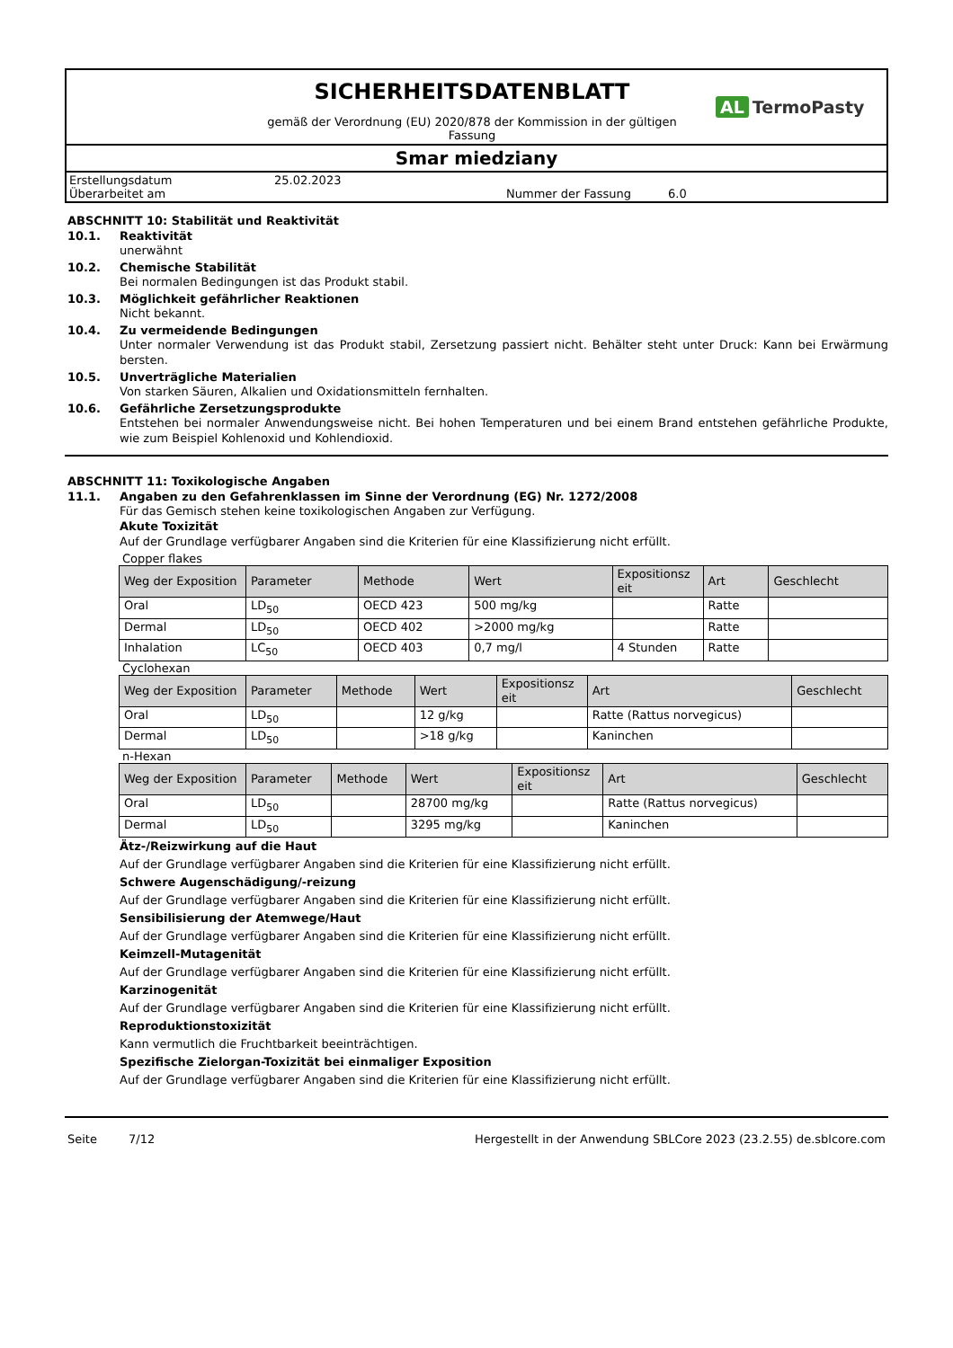SICHERHEITSDATENBLATT
gemäß der Verordnung (EU) 2020/878 der Kommission in der gültigen
Fassung
AL TermoPasty
Smar miedziany
Erstellungsdatum 25.02.2023
Überarbeitet am Nummer der Fassung 6.0
ABSCHNITT 10: Stabilität und Reaktivität
10.1. Reaktivität
unerwähnt
10.2. Chemische Stabilität
Bei normalen Bedingungen ist das Produkt stabil.
10.3. Möglichkeit gefährlicher Reaktionen
Nicht bekannt.
10.4. Zu vermeidende Bedingungen
Unter normaler Verwendung ist das Produkt stabil, Zersetzung passiert nicht. Behälter steht unter Druck: Kann bei Erwärmung bersten.
10.5. Unverträgliche Materialien
Von starken Säuren, Alkalien und Oxidationsmitteln fernhalten.
10.6. Gefährliche Zersetzungsprodukte
Entstehen bei normaler Anwendungsweise nicht. Bei hohen Temperaturen und bei einem Brand entstehen gefährliche Produkte, wie zum Beispiel Kohlenoxid und Kohlendioxid.
ABSCHNITT 11: Toxikologische Angaben
11.1. Angaben zu den Gefahrenklassen im Sinne der Verordnung (EG) Nr. 1272/2008
Für das Gemisch stehen keine toxikologischen Angaben zur Verfügung.
Akute Toxizität
Auf der Grundlage verfügbarer Angaben sind die Kriterien für eine Klassifizierung nicht erfüllt.
Copper flakes
| Weg der Exposition | Parameter | Methode | Wert | Expositionsz eit | Art | Geschlecht |
| --- | --- | --- | --- | --- | --- | --- |
| Oral | LD<sub>50</sub> | OECD 423 | 500 mg/kg | | Ratte | |
| Dermal | LD<sub>50</sub> | OECD 402 | >2000 mg/kg | | Ratte | |
| Inhalation | LC<sub>50</sub> | OECD 403 | 0,7 mg/l | 4 Stunden | Ratte | |
Cyclohexan
| Weg der Exposition | Parameter | Methode | Wert | Expositionsz eit | Art | Geschlecht |
| --- | --- | --- | --- | --- | --- | --- |
| Oral | LD<sub>50</sub> | | 12 g/kg | | Ratte (Rattus norvegicus) | |
| Dermal | LD<sub>50</sub> | | >18 g/kg | | Kaninchen | |
n-Hexan
| Weg der Exposition | Parameter | Methode | Wert | Expositionsz eit | Art | Geschlecht |
| --- | --- | --- | --- | --- | --- | --- |
| Oral | LD<sub>50</sub> | | 28700 mg/kg | | Ratte (Rattus norvegicus) | |
| Dermal | LD<sub>50</sub> | | 3295 mg/kg | | Kaninchen | |
Ätz-/Reizwirkung auf die Haut
Auf der Grundlage verfügbarer Angaben sind die Kriterien für eine Klassifizierung nicht erfüllt.
Schwere Augenschädigung/-reizung
Auf der Grundlage verfügbarer Angaben sind die Kriterien für eine Klassifizierung nicht erfüllt.
Sensibilisierung der Atemwege/Haut
Auf der Grundlage verfügbarer Angaben sind die Kriterien für eine Klassifizierung nicht erfüllt.
Keimzell-Mutagenität
Auf der Grundlage verfügbarer Angaben sind die Kriterien für eine Klassifizierung nicht erfüllt.
Karzinogenität
Auf der Grundlage verfügbarer Angaben sind die Kriterien für eine Klassifizierung nicht erfüllt.
Reproduktionstoxizität
Kann vermutlich die Fruchtbarkeit beeinträchtigen.
Spezifische Zielorgan-Toxizität bei einmaliger Exposition
Auf der Grundlage verfügbarer Angaben sind die Kriterien für eine Klassifizierung nicht erfüllt.
Seite 7/12 Hergestellt in der Anwendung SBLCore 2023 (23.2.55) de.sblcore.com